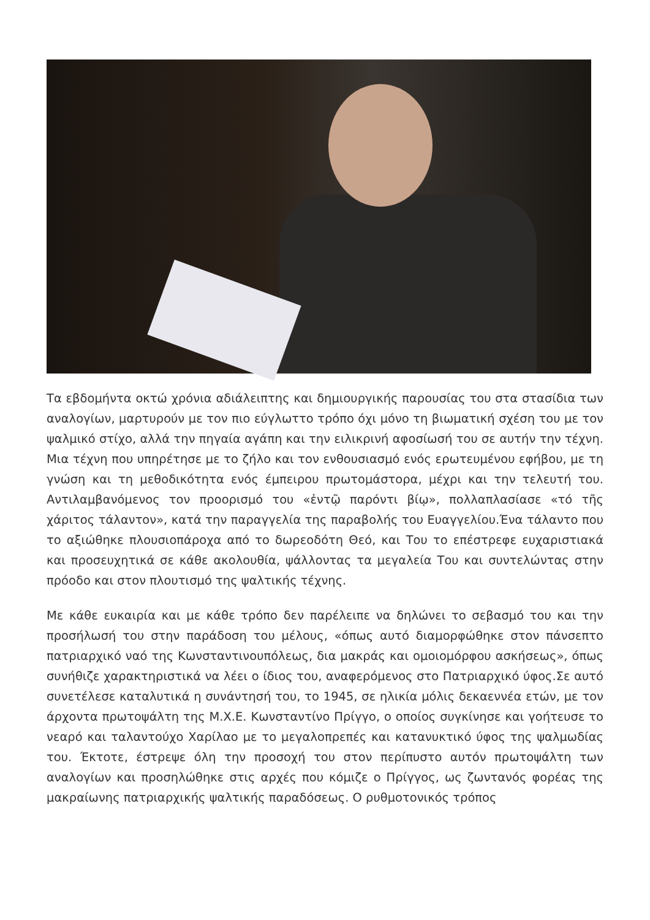Τα εβδομήντα οκτώ χρόνια αδιάλειπτης και δημιουργικής παρουσίας του στα στασίδια των αναλογίων, μαρτυρούν με τον πιο εύγλωττο τρόπο όχι μόνο τη βιωματική σχέση του με τον ψαλμικό στίχο, αλλά την πηγαία αγάπη και την ειλικρινή αφοσίωσή του σε αυτήν την τέχνη. Μια τέχνη που υπηρέτησε με το ζήλο και τον ενθουσιασμό ενός ερωτευμένου εφήβου, με τη γνώση και τη μεθοδικότητα ενός έμπειρου πρωτομάστορα, μέχρι και την τελευτή του. Αντιλαμβανόμενος τον προορισμό του «ἐντῷ παρόντι βίῳ», πολλαπλασίασε «τό τῆς χάριτος τάλαντον», κατά την παραγγελία της παραβολής του Ευαγγελίου.Ένα τάλαντο που το αξιώθηκε πλουσιοπάροχα από το δωρεοδότη Θεό, και Του το επέστρεφε ευχαριστιακά και προσευχητικά σε κάθε ακολουθία, ψάλλοντας τα μεγαλεία Του και συντελώντας στην πρόοδο και στον πλουτισμό της ψαλτικής τέχνης.
Με κάθε ευκαιρία και με κάθε τρόπο δεν παρέλειπε να δηλώνει το σεβασμό του και την προσήλωσή του στην παράδοση του μέλους, «όπως αυτό διαμορφώθηκε στον πάνσεπτο πατριαρχικό ναό της Κωνσταντινουπόλεως, δια μακράς και ομοιομόρφου ασκήσεως», όπως συνήθιζε χαρακτηριστικά να λέει ο ίδιος του, αναφερόμενος στο Πατριαρχικό ύφος.Σε αυτό συνετέλεσε καταλυτικά η συνάντησή του, το 1945, σε ηλικία μόλις δεκαεννέα ετών, με τον άρχοντα πρωτοψάλτη της Μ.Χ.Ε. Κωνσταντίνο Πρίγγο, ο οποίος συγκίνησε και γοήτευσε το νεαρό και ταλαντούχο Χαρίλαο με το μεγαλοπρεπές και κατανυκτικό ύφος της ψαλμωδίας του. Έκτοτε, έστρεψε όλη την προσοχή του στον περίπυστο αυτόν πρωτοψάλτη των αναλογίων και προσηλώθηκε στις αρχές που κόμιζε ο Πρίγγος, ως ζωντανός φορέας της μακραίωνης πατριαρχικής ψαλτικής παραδόσεως. Ο ρυθμοτονικός τρόπος